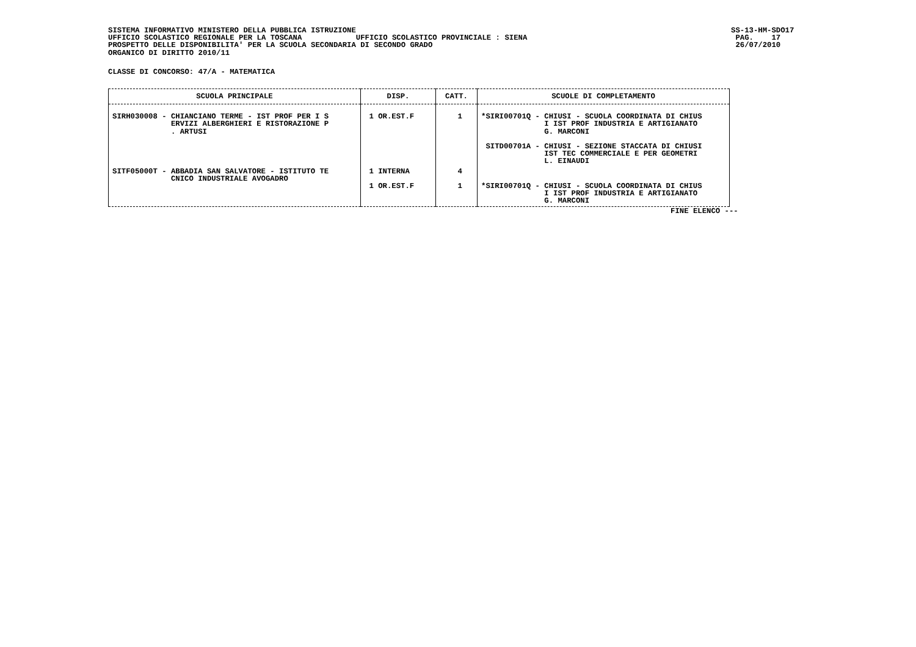SISTEMA INFORMATIVO MINISTERO DELLA PUBBLICA ISTRUZIONE UFFICIO SCOLASTICO REGIONALE PER LA TOSCANA UFFICIO SCOLASTICO PROVINCIALE : SIENA PROSPETTO DELLE DISPONIBILITA' PER LA SCUOLA SECONDARIA DI SECONDO GRADO ORGANICO DI DIRITTO 2010/11
SS-13-HM-SDO17 PAG. 17 26/07/2010
CLASSE DI CONCORSO: 47/A - MATEMATICA
| SCUOLA PRINCIPALE | DISP. | CATT. | SCUOLE DI COMPLETAMENTO |
| --- | --- | --- | --- |
| SIRH030008 - CHIANCIANO TERME - IST PROF PER I S ERVIZI ALBERGHIERI E RISTORAZIONE P . ARTUSI | 1 OR.EST.F | 1 | *SIRI00701Q - CHIUSI - SCUOLA COORDINATA DI CHIUS I IST PROF INDUSTRIA E ARTIGIANATO G. MARCONI SITD00701A - CHIUSI - SEZIONE STACCATA DI CHIUSI IST TEC COMMERCIALE E PER GEOMETRI L. EINAUDI |
| SITF05000T - ABBADIA SAN SALVATORE - ISTITUTO TE CNICO INDUSTRIALE AVOGADRO | 1 INTERNA 1 OR.EST.F | 4 1 | *SIRI00701Q - CHIUSI - SCUOLA COORDINATA DI CHIUS I IST PROF INDUSTRIA E ARTIGIANATO G. MARCONI |
FINE ELENCO ---